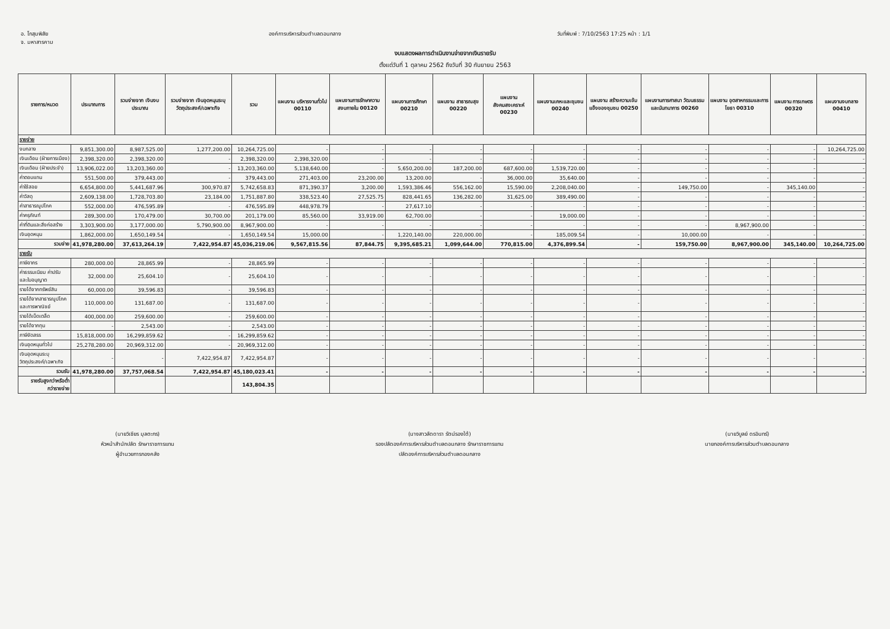อ. โกสุมพิสัย
จ. มหาสารคาม
องค์การบริหารส่วนตำบลดอนกลาง วันที่พิมพ์ : 7/10/2563 17:25 หน้า : 1/1
งบแสดงผลการดำเนินงานจ่ายจากเงินรายรับ
ตั้งแต่วันที่ 1 ตุลาคม 2562 ถึงวันที่ 30 กันยายน 2563
| รายการ/หมวด | ประมาณการ | รวมจ่ายจาก เงินงบประมาณ | รวมจ่ายจาก เงินอุดหนุนระบุวัตถุประสงค์/เฉพาะกิจ | รวม | แผนงาน บริหารงานทั่วไป 00110 | แผนงานการรักษาความสงบภายใน 00120 | แผนงานการศึกษา 00210 | แผนงาน สาธารณสุข 00220 | แผนงานสังคมสงเคราะห์ 00230 | แผนงานเคหะและชุมชน 00240 | แผนงาน สร้างความเข้มแข็งของชุมชน 00250 | แผนงานการศาสนา วัฒนธรรมและนันทนาการ 00260 | แผนงาน อุตสาหกรรมและการโยธา 00310 | แผนงาน การเกษตร 00320 | แผนงานงบกลาง 00410 |
| --- | --- | --- | --- | --- | --- | --- | --- | --- | --- | --- | --- | --- | --- | --- | --- |
| รายจ่าย | | | | | | | | | | | | | | | |
| งบกลาง | 9,851,300.00 | 8,987,525.00 | 1,277,200.00 | 10,264,725.00 | - | - | - | - | - | - | - | - | - | - | 10,264,725.00 |
| เงินเดือน (ฝ่ายการเมือง) | 2,398,320.00 | 2,398,320.00 | - | 2,398,320.00 | 2,398,320.00 | - | - | - | - | - | - | - | - | - | - |
| เงินเดือน (ฝ่ายประจำ) | 13,906,022.00 | 13,203,360.00 | - | 13,203,360.00 | 5,138,640.00 | - | 5,650,200.00 | 187,200.00 | 687,600.00 | 1,539,720.00 | - | - | - | - | - |
| ค่าตอบแทน | 551,500.00 | 379,443.00 | - | 379,443.00 | 271,403.00 | 23,200.00 | 13,200.00 | - | 36,000.00 | 35,640.00 | - | - | - | - | - |
| ค่าใช้สอย | 6,654,800.00 | 5,441,687.96 | 300,970.87 | 5,742,658.83 | 871,390.37 | 3,200.00 | 1,593,386.46 | 556,162.00 | 15,590.00 | 2,208,040.00 | - | 149,750.00 | - | 345,140.00 | - |
| ค่าวัสดุ | 2,609,138.00 | 1,728,703.80 | 23,184.00 | 1,751,887.80 | 338,523.40 | 27,525.75 | 828,441.65 | 136,282.00 | 31,625.00 | 389,490.00 | - | - | - | - | - |
| ค่าสาธารณูปโภค | 552,000.00 | 476,595.89 | - | 476,595.89 | 448,978.79 | - | 27,617.10 | - | - | - | - | - | - | - | - |
| ค่าครุภัณฑ์ | 289,300.00 | 170,479.00 | 30,700.00 | 201,179.00 | 85,560.00 | 33,919.00 | 62,700.00 | - | - | 19,000.00 | - | - | - | - | - |
| ค่าที่ดินและสิ่งก่อสร้าง | 3,303,900.00 | 3,177,000.00 | 5,790,900.00 | 8,967,900.00 | - | - | - | - | - | - | - | - | 8,967,900.00 | - | - |
| เงินอุดหนุน | 1,862,000.00 | 1,650,149.54 | - | 1,650,149.54 | 15,000.00 | - | 1,220,140.00 | 220,000.00 | - | 185,009.54 | - | 10,000.00 | - | - | - |
| รวมจ่าย | 41,978,280.00 | 37,613,264.19 | 7,422,954.87 | 45,036,219.06 | 9,567,815.56 | 87,844.75 | 9,395,685.21 | 1,099,644.00 | 770,815.00 | 4,376,899.54 | - | 159,750.00 | 8,967,900.00 | 345,140.00 | 10,264,725.00 |
| รายรับ | | | | | | | | | | | | | | | |
| ภาษีอากร | 280,000.00 | 28,865.99 | - | 28,865.99 | - | - | - | - | - | - | - | - | - | - | - |
| ค่าธรรมเนียม ค่าปรับ และใบอนุญาต | 32,000.00 | 25,604.10 | - | 25,604.10 | - | - | - | - | - | - | - | - | - | - | - |
| รายได้จากทรัพย์สิน | 60,000.00 | 39,596.83 | - | 39,596.83 | - | - | - | - | - | - | - | - | - | - | - |
| รายได้จากสาธารณูปโภค และการพาณิชย์ | 110,000.00 | 131,687.00 | - | 131,687.00 | - | - | - | - | - | - | - | - | - | - | - |
| รายได้เบ็ดเตล็ด | 400,000.00 | 259,600.00 | - | 259,600.00 | - | - | - | - | - | - | - | - | - | - | - |
| รายได้จากทุน | - | 2,543.00 | - | 2,543.00 | - | - | - | - | - | - | - | - | - | - | - |
| ภาษีจัดสรร | 15,818,000.00 | 16,299,859.62 | - | 16,299,859.62 | - | - | - | - | - | - | - | - | - | - | - |
| เงินอุดหนุนทั่วไป | 25,278,280.00 | 20,969,312.00 | - | 20,969,312.00 | - | - | - | - | - | - | - | - | - | - | - |
| เงินอุดหนุนระบุ วัตถุประสงค์/เฉพาะกิจ | - | - | 7,422,954.87 | 7,422,954.87 | - | - | - | - | - | - | - | - | - | - | - |
| รวมรับ | 41,978,280.00 | 37,757,068.54 | 7,422,954.87 | 45,180,023.41 | - | - | - | - | - | - | - | - | - | - | - |
| รายรับสูงกว่าหรือต่ำ กว่ารายจ่าย | | | | 143,804.35 | | | | | | | | | | | |
(นายวิเชียร มุลตะกร)
หัวหน้าสำนักปลัด รักษาราชการแทน
ผู้อำนวยการกองคลัง
(นางสาวลัดดารา รัตน์รองใต้)
รองปลัดองค์การบริหารส่วนตำบลดอนกลาง รักษาราชการแทน
ปลัดองค์การบริหารส่วนตำบลดอนกลาง
(นายวิบูลย์ ดรอินทร์)
นายกองค์การบริหารส่วนตำบลดอนกลาง